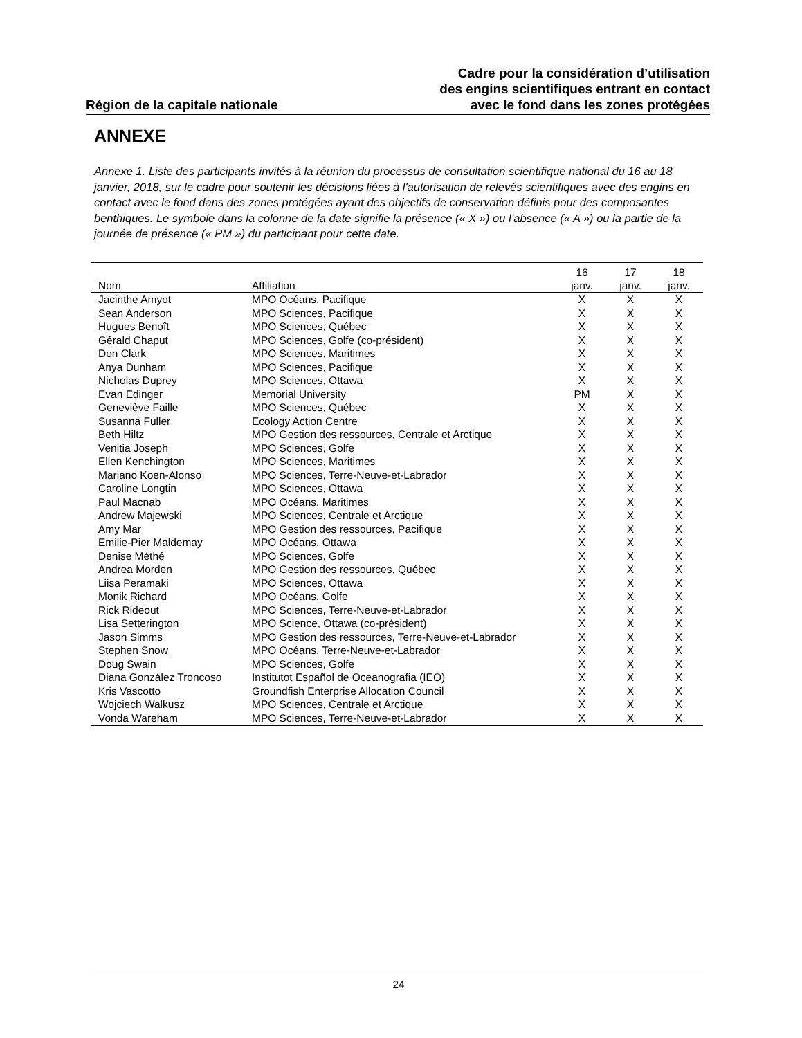Région de la capitale nationale
Cadre pour la considération d’utilisation
des engins scientifiques entrant en contact
avec le fond dans les zones protégées
ANNEXE
Annexe 1. Liste des participants invités à la réunion du processus de consultation scientifique national du 16 au 18 janvier, 2018, sur le cadre pour soutenir les décisions liées à l'autorisation de relevés scientifiques avec des engins en contact avec le fond dans des zones protégées ayant des objectifs de conservation définis pour des composantes benthiques. Le symbole dans la colonne de la date signifie la présence (« X ») ou l’absence (« A ») ou la partie de la journée de présence (« PM ») du participant pour cette date.
| Nom | Affiliation | 16 janv. | 17 janv. | 18 janv. |
| --- | --- | --- | --- | --- |
| Jacinthe Amyot | MPO Océans, Pacifique | X | X | X |
| Sean Anderson | MPO Sciences, Pacifique | X | X | X |
| Hugues Benoît | MPO Sciences, Québec | X | X | X |
| Gérald Chaput | MPO Sciences, Golfe (co-président) | X | X | X |
| Don Clark | MPO Sciences, Maritimes | X | X | X |
| Anya Dunham | MPO Sciences, Pacifique | X | X | X |
| Nicholas Duprey | MPO Sciences, Ottawa | X | X | X |
| Evan Edinger | Memorial University | PM | X | X |
| Geneviève Faille | MPO Sciences, Québec | X | X | X |
| Susanna Fuller | Ecology Action Centre | X | X | X |
| Beth Hiltz | MPO Gestion des ressources, Centrale et Arctique | X | X | X |
| Venitia Joseph | MPO Sciences, Golfe | X | X | X |
| Ellen Kenchington | MPO Sciences, Maritimes | X | X | X |
| Mariano Koen-Alonso | MPO Sciences, Terre-Neuve-et-Labrador | X | X | X |
| Caroline Longtin | MPO Sciences, Ottawa | X | X | X |
| Paul Macnab | MPO Océans, Maritimes | X | X | X |
| Andrew Majewski | MPO Sciences, Centrale et Arctique | X | X | X |
| Amy Mar | MPO Gestion des ressources, Pacifique | X | X | X |
| Emilie-Pier Maldemay | MPO Océans, Ottawa | X | X | X |
| Denise Méthé | MPO Sciences, Golfe | X | X | X |
| Andrea Morden | MPO Gestion des ressources, Québec | X | X | X |
| Liisa Peramaki | MPO Sciences, Ottawa | X | X | X |
| Monik Richard | MPO Océans, Golfe | X | X | X |
| Rick Rideout | MPO Sciences, Terre-Neuve-et-Labrador | X | X | X |
| Lisa Setterington | MPO Science, Ottawa (co-président) | X | X | X |
| Jason Simms | MPO Gestion des ressources, Terre-Neuve-et-Labrador | X | X | X |
| Stephen Snow | MPO Océans, Terre-Neuve-et-Labrador | X | X | X |
| Doug Swain | MPO Sciences, Golfe | X | X | X |
| Diana González Troncoso | Institutot Español de Oceanografia (IEO) | X | X | X |
| Kris Vascotto | Groundfish Enterprise Allocation Council | X | X | X |
| Wojciech Walkusz | MPO Sciences, Centrale et Arctique | X | X | X |
| Vonda Wareham | MPO Sciences, Terre-Neuve-et-Labrador | X | X | X |
24